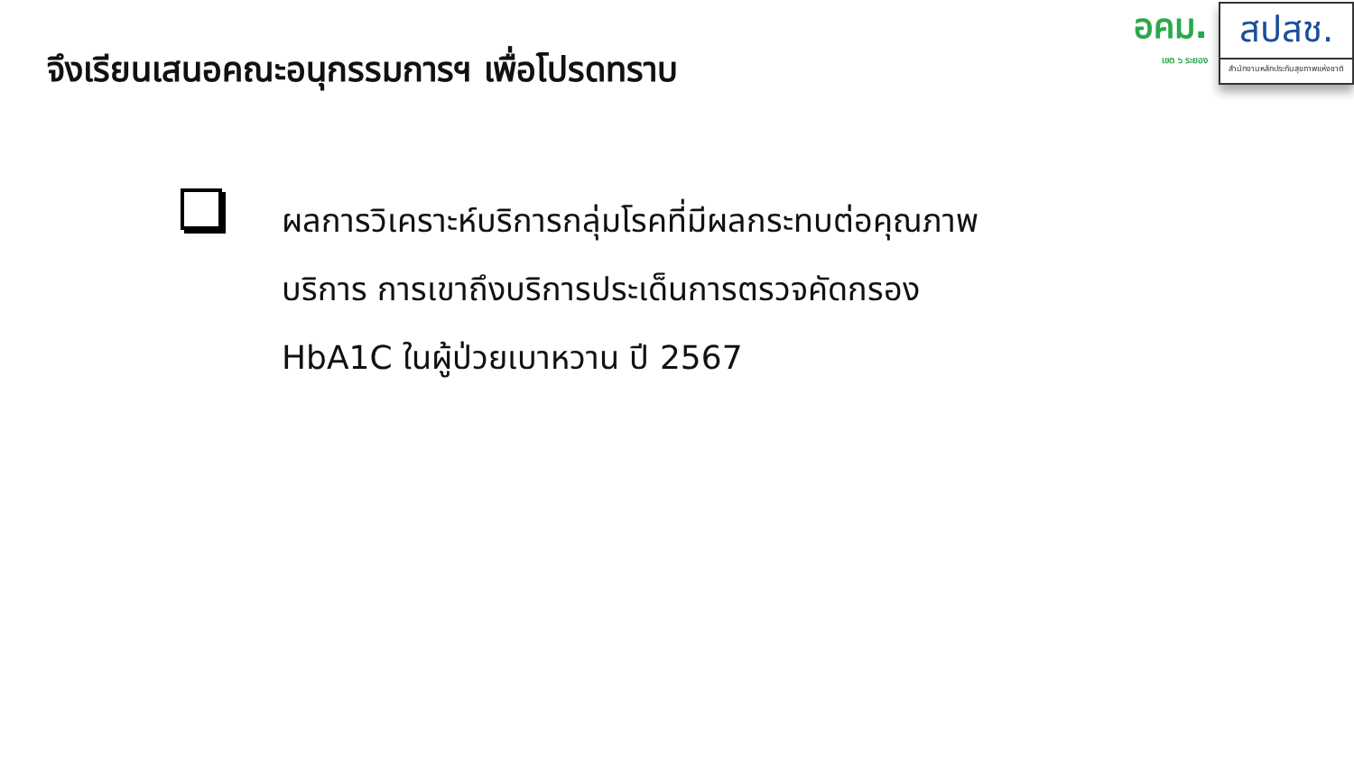จึงเรียนเสนอคณะอนุกรรมการฯ เพื่อโปรดทราบ
อคม.
เขต ๖ ระยอง
สปสช.
สำนักงานหลักประกันสุขภาพแห่งชาติ
ผลการวิเคราะห์บริการกลุ่มโรคที่มีผลกระทบต่อคุณภาพ
บริการ การเขาถึงบริการประเด็นการตรวจคัดกรอง
HbA1C ในผู้ป่วยเบาหวาน ปี 2567